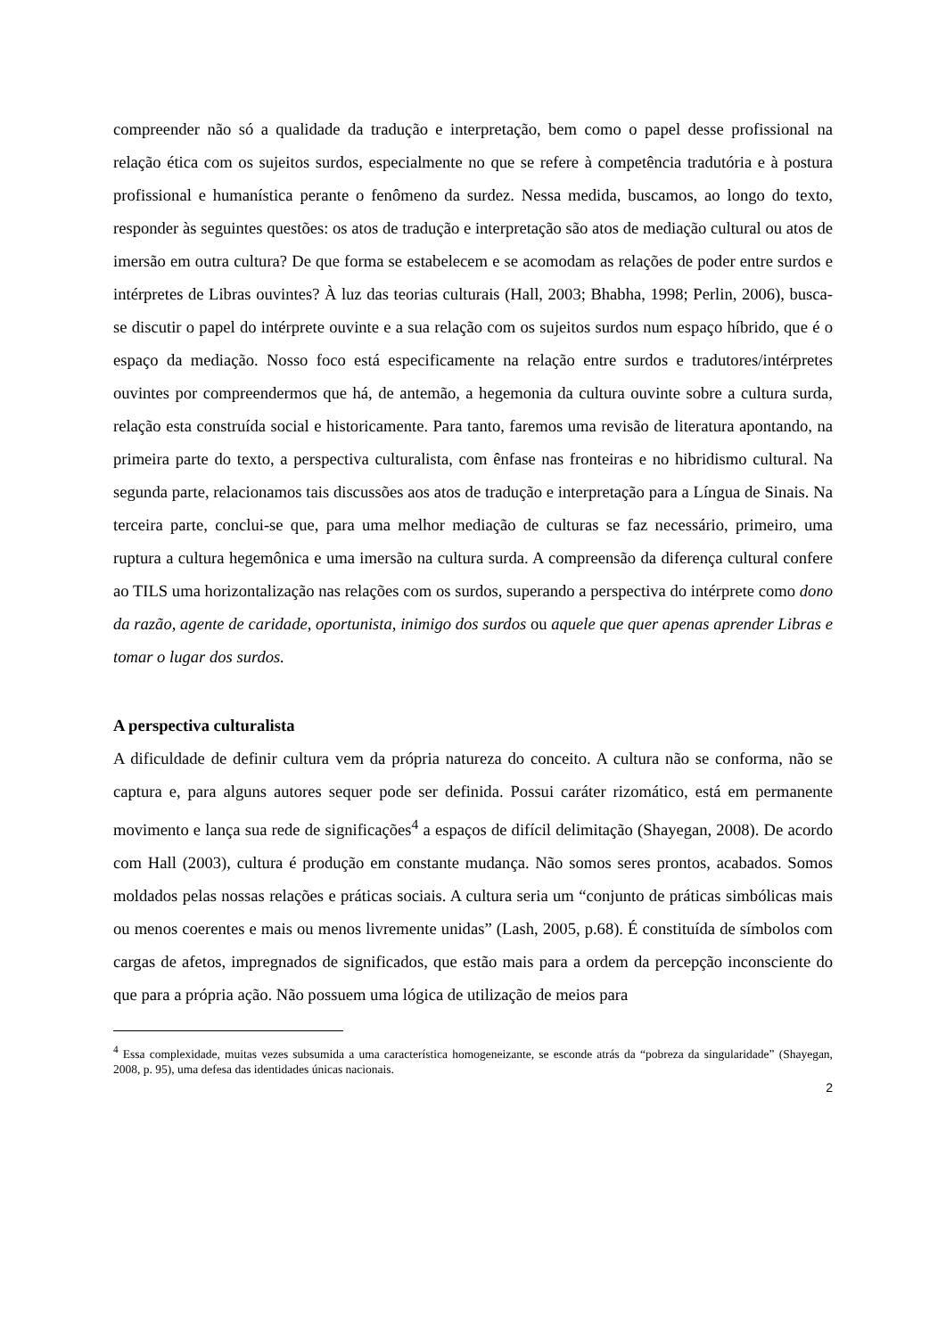compreender não só a qualidade da tradução e interpretação, bem como o papel desse profissional na relação ética com os sujeitos surdos, especialmente no que se refere à competência tradutória e à postura profissional e humanística perante o fenômeno da surdez. Nessa medida, buscamos, ao longo do texto, responder às seguintes questões: os atos de tradução e interpretação são atos de mediação cultural ou atos de imersão em outra cultura? De que forma se estabelecem e se acomodam as relações de poder entre surdos e intérpretes de Libras ouvintes? À luz das teorias culturais (Hall, 2003; Bhabha, 1998; Perlin, 2006), busca-se discutir o papel do intérprete ouvinte e a sua relação com os sujeitos surdos num espaço híbrido, que é o espaço da mediação. Nosso foco está especificamente na relação entre surdos e tradutores/intérpretes ouvintes por compreendermos que há, de antemão, a hegemonia da cultura ouvinte sobre a cultura surda, relação esta construída social e historicamente. Para tanto, faremos uma revisão de literatura apontando, na primeira parte do texto, a perspectiva culturalista, com ênfase nas fronteiras e no hibridismo cultural. Na segunda parte, relacionamos tais discussões aos atos de tradução e interpretação para a Língua de Sinais. Na terceira parte, conclui-se que, para uma melhor mediação de culturas se faz necessário, primeiro, uma ruptura a cultura hegemônica e uma imersão na cultura surda. A compreensão da diferença cultural confere ao TILS uma horizontalização nas relações com os surdos, superando a perspectiva do intérprete como dono da razão, agente de caridade, oportunista, inimigo dos surdos ou aquele que quer apenas aprender Libras e tomar o lugar dos surdos.
A perspectiva culturalista
A dificuldade de definir cultura vem da própria natureza do conceito. A cultura não se conforma, não se captura e, para alguns autores sequer pode ser definida. Possui caráter rizomático, está em permanente movimento e lança sua rede de significações<sup>4</sup> a espaços de difícil delimitação (Shayegan, 2008). De acordo com Hall (2003), cultura é produção em constante mudança. Não somos seres prontos, acabados. Somos moldados pelas nossas relações e práticas sociais. A cultura seria um “conjunto de práticas simbólicas mais ou menos coerentes e mais ou menos livremente unidas” (Lash, 2005, p.68). É constituída de símbolos com cargas de afetos, impregnados de significados, que estão mais para a ordem da percepção inconsciente do que para a própria ação. Não possuem uma lógica de utilização de meios para
<sup>4</sup> Essa complexidade, muitas vezes subsumida a uma característica homogeneizante, se esconde atrás da “pobreza da singularidade” (Shayegan, 2008, p. 95), uma defesa das identidades únicas nacionais.
2